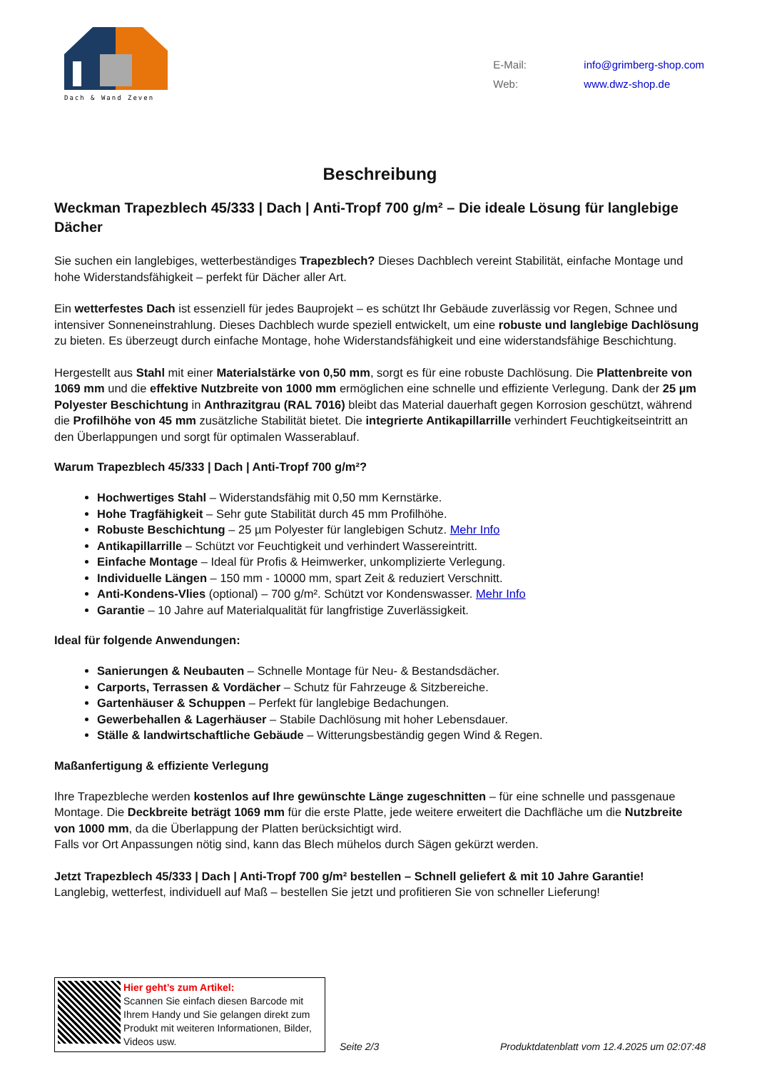Dach & Wand Zeven
| E-Mail: | info@grimberg-shop.com |
| Web: | www.dwz-shop.de |
Beschreibung
Weckman Trapezblech 45/333 | Dach | Anti-Tropf 700 g/m² – Die ideale Lösung für langlebige Dächer
Sie suchen ein langlebiges, wetterbeständiges Trapezblech? Dieses Dachblech vereint Stabilität, einfache Montage und hohe Widerstandsfähigkeit – perfekt für Dächer aller Art.
Ein wetterfestes Dach ist essenziell für jedes Bauprojekt – es schützt Ihr Gebäude zuverlässig vor Regen, Schnee und intensiver Sonneneinstrahlung. Dieses Dachblech wurde speziell entwickelt, um eine robuste und langlebige Dachlösung zu bieten. Es überzeugt durch einfache Montage, hohe Widerstandsfähigkeit und eine widerstandsfähige Beschichtung.
Hergestellt aus Stahl mit einer Materialstärke von 0,50 mm, sorgt es für eine robuste Dachlösung. Die Plattenbreite von 1069 mm und die effektive Nutzbreite von 1000 mm ermöglichen eine schnelle und effiziente Verlegung. Dank der 25 µm Polyester Beschichtung in Anthrazitgrau (RAL 7016) bleibt das Material dauerhaft gegen Korrosion geschützt, während die Profilhöhe von 45 mm zusätzliche Stabilität bietet. Die integrierte Antikapillarrille verhindert Feuchtigkeitseintritt an den Überlappungen und sorgt für optimalen Wasserablauf.
Warum Trapezblech 45/333 | Dach | Anti-Tropf 700 g/m²?
Hochwertiges Stahl – Widerstandsfähig mit 0,50 mm Kernstärke.
Hohe Tragfähigkeit – Sehr gute Stabilität durch 45 mm Profilhöhe.
Robuste Beschichtung – 25 µm Polyester für langlebigen Schutz. Mehr Info
Antikapillarrille – Schützt vor Feuchtigkeit und verhindert Wassereintritt.
Einfache Montage – Ideal für Profis & Heimwerker, unkomplizierte Verlegung.
Individuelle Längen – 150 mm - 10000 mm, spart Zeit & reduziert Verschnitt.
Anti-Kondens-Vlies (optional) – 700 g/m². Schützt vor Kondenswasser. Mehr Info
Garantie – 10 Jahre auf Materialqualität für langfristige Zuverlässigkeit.
Ideal für folgende Anwendungen:
Sanierungen & Neubauten – Schnelle Montage für Neu- & Bestandsdächer.
Carports, Terrassen & Vordächer – Schutz für Fahrzeuge & Sitzbereiche.
Gartenhäuser & Schuppen – Perfekt für langlebige Bedachungen.
Gewerbehallen & Lagerhäuser – Stabile Dachlösung mit hoher Lebensdauer.
Ställe & landwirtschaftliche Gebäude – Witterungsbeständig gegen Wind & Regen.
Maßanfertigung & effiziente Verlegung
Ihre Trapezbleche werden kostenlos auf Ihre gewünschte Länge zugeschnitten – für eine schnelle und passgenaue Montage. Die Deckbreite beträgt 1069 mm für die erste Platte, jede weitere erweitert die Dachfläche um die Nutzbreite von 1000 mm, da die Überlappung der Platten berücksichtigt wird.
Falls vor Ort Anpassungen nötig sind, kann das Blech mühelos durch Sägen gekürzt werden.
Jetzt Trapezblech 45/333 | Dach | Anti-Tropf 700 g/m² bestellen – Schnell geliefert & mit 10 Jahre Garantie!
Langlebig, wetterfest, individuell auf Maß – bestellen Sie jetzt und profitieren Sie von schneller Lieferung!
Hier geht’s zum Artikel:
Scannen Sie einfach diesen Barcode mit Ihrem Handy und Sie gelangen direkt zum Produkt mit weiteren Informationen, Bilder, Videos usw.
Seite 2/3 Produktdatenblatt vom 12.4.2025 um 02:07:48